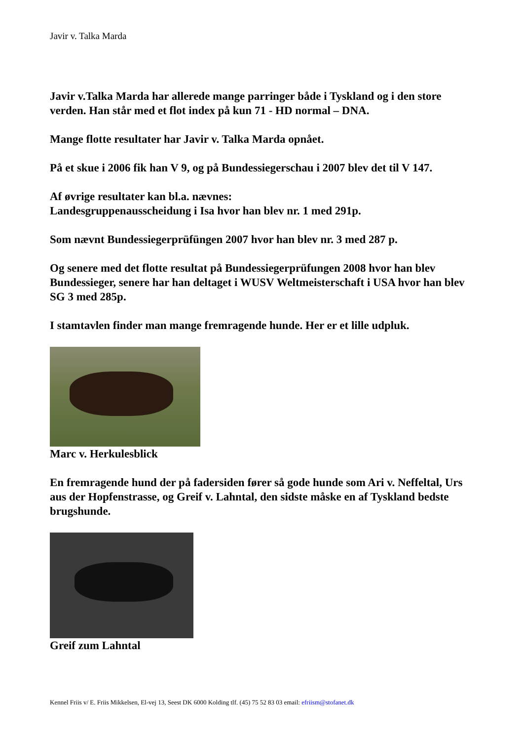Javir v. Talka Marda
Javir v.Talka Marda har allerede mange parringer både i Tyskland og i den store verden. Han står med et flot index på kun 71 - HD normal – DNA.
Mange flotte resultater har Javir v. Talka Marda opnået.
På et skue i 2006 fik han V 9, og på Bundessiegerschau i 2007 blev det til V 147.
Af øvrige resultater kan bl.a. nævnes:
Landesgruppenausscheidung i Isa hvor han blev nr. 1 med 291p.
Som nævnt Bundessiegerprüfüngen 2007 hvor han blev nr. 3 med 287 p.
Og senere med det flotte resultat på Bundessiegerprüfungen 2008 hvor han blev Bundessieger, senere har han deltaget i WUSV Weltmeisterschaft i USA hvor han blev SG 3 med 285p.
I stamtavlen finder man mange fremragende hunde. Her er et lille udpluk.
Marc v. Herkulesblick
En fremragende hund der på fadersiden fører så gode hunde som Ari v. Neffeltal, Urs aus der Hopfenstrasse, og Greif v. Lahntal, den sidste måske en af Tyskland bedste brugshunde.
Greif zum Lahntal
Kennel Friis v/ E. Friis Mikkelsen, El-vej 13, Seest DK 6000 Kolding tlf. (45) 75 52 83 03 email: efriism@stofanet.dk